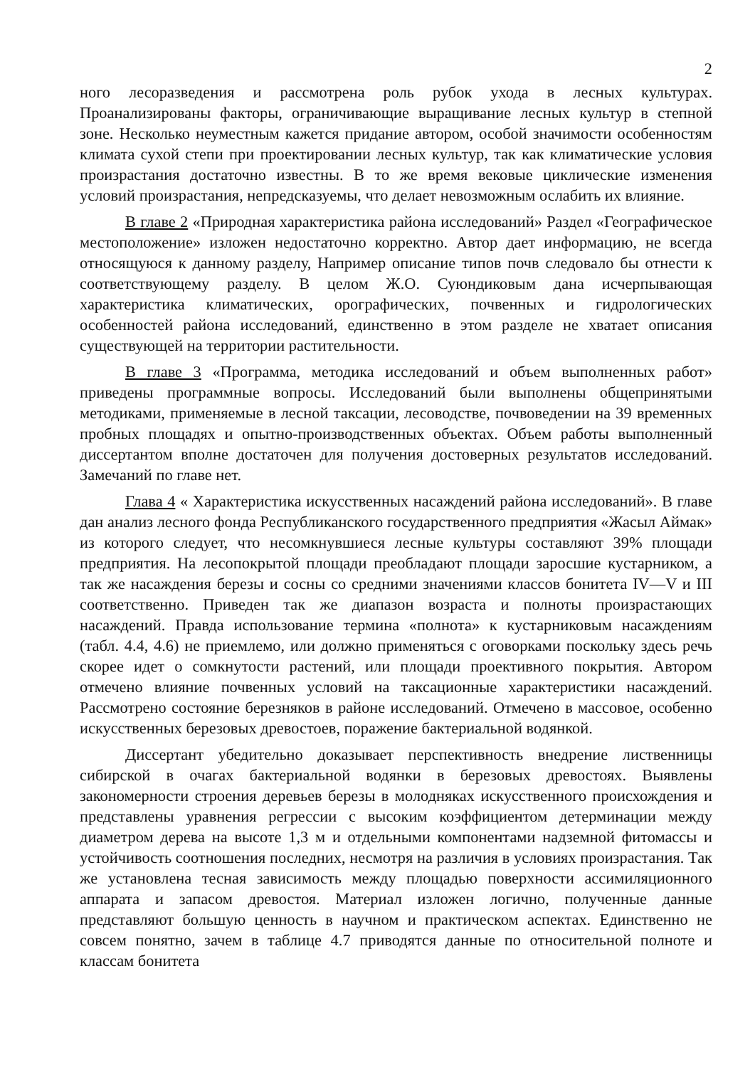2
ного лесоразведения и рассмотрена роль рубок ухода в лесных культурах. Проанализированы факторы, ограничивающие выращивание лесных культур в степной зоне. Несколько неуместным кажется придание автором, особой значимости особенностям климата сухой степи при проектировании лесных культур, так как климатические условия произрастания достаточно известны. В то же время вековые циклические изменения условий произрастания, непредсказуемы, что делает невозможным ослабить их влияние.
В главе 2 «Природная характеристика района исследований» Раздел «Географическое местоположение» изложен недостаточно корректно. Автор дает информацию, не всегда относящуюся к данному разделу, Например описание типов почв следовало бы отнести к соответствующему разделу. В целом Ж.О. Суюндиковым дана исчерпывающая характеристика климатических, орографических, почвенных и гидрологических особенностей района исследований, единственно в этом разделе не хватает описания существующей на территории растительности.
В главе 3 «Программа, методика исследований и объем выполненных работ» приведены программные вопросы. Исследований были выполнены общепринятыми методиками, применяемые в лесной таксации, лесоводстве, почвоведении на 39 временных пробных площадях и опытно-производственных объектах. Объем работы выполненный диссертантом вполне достаточен для получения достоверных результатов исследований. Замечаний по главе нет.
Глава 4 « Характеристика искусственных насаждений района исследований». В главе дан анализ лесного фонда Республиканского государственного предприятия «Жасыл Аймак» из которого следует, что несомкнувшиеся лесные культуры составляют 39% площади предприятия. На лесопокрытой площади преобладают площади заросшие кустарником, а так же насаждения березы и сосны со средними значениями классов бонитета IV—V и III соответственно. Приведен так же диапазон возраста и полноты произрастающих насаждений. Правда использование термина «полнота» к кустарниковым насаждениям (табл. 4.4, 4.6) не приемлемо, или должно применяться с оговорками поскольку здесь речь скорее идет о сомкнутости растений, или площади проективного покрытия. Автором отмечено влияние почвенных условий на таксационные характеристики насаждений. Рассмотрено состояние березняков в районе исследований. Отмечено в массовое, особенно искусственных березовых древостоев, поражение бактериальной водянкой.
Диссертант убедительно доказывает перспективность внедрение лиственницы сибирской в очагах бактериальной водянки в березовых древостоях. Выявлены закономерности строения деревьев березы в молодняках искусственного происхождения и представлены уравнения регрессии с высоким коэффициентом детерминации между диаметром дерева на высоте 1,3 м и отдельными компонентами надземной фитомассы и устойчивость соотношения последних, несмотря на различия в условиях произрастания. Так же установлена тесная зависимость между площадью поверхности ассимиляционного аппарата и запасом древостоя. Материал изложен логично, полученные данные представляют большую ценность в научном и практическом аспектах. Единственно не совсем понятно, зачем в таблице 4.7 приводятся данные по относительной полноте и классам бонитета